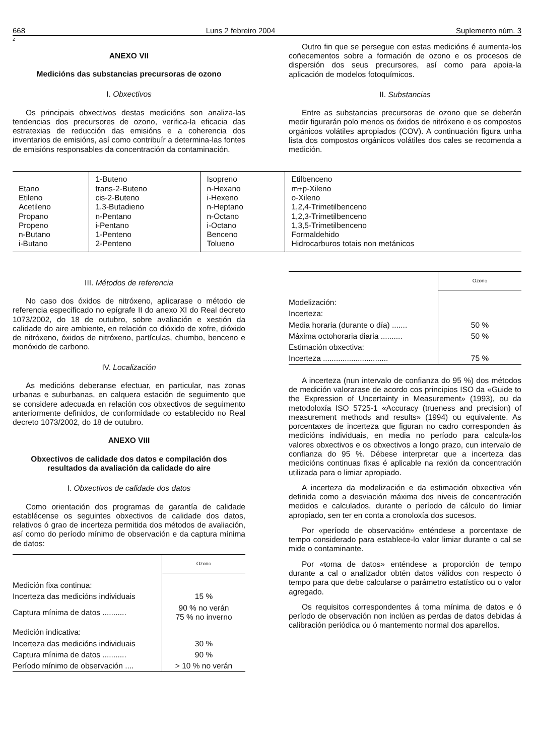668 Luns 2 febreiro 2004 Suplemento núm. 3
z
ANEXO VII
Medicións das substancias precursoras de ozono
I. Obxectivos
Os principais obxectivos destas medicións son analiza-las tendencias dos precursores de ozono, verifica-la eficacia das estratexias de reducción das emisións e a coherencia dos inventarios de emisións, así como contribuír a determina-las fontes de emisións responsables da concentración da contaminación.
Outro fin que se persegue con estas medicións é aumenta-los coñecementos sobre a formación de ozono e os procesos de dispersión dos seus precursores, así como para apoia-la aplicación de modelos fotoquímicos.
II. Substancias
Entre as substancias precursoras de ozono que se deberán medir figurarán polo menos os óxidos de nitróxeno e os compostos orgánicos volátiles apropiados (COV). A continuación figura unha lista dos compostos orgánicos volátiles dos cales se recomenda a medición.
| Etano Etileno Acetileno Propano Propeno n-Butano i-Butano | 1-Buteno trans-2-Buteno cis-2-Buteno 1.3-Butadieno n-Pentano i-Pentano 1-Penteno 2-Penteno | Isopreno n-Hexano i-Hexeno n-Heptano n-Octano i-Octano Benceno Tolueno | Etilbenceno m+p-Xileno o-Xileno 1,2,4-Trimetilbenceno 1,2,3-Trimetilbenceno 1,3,5-Trimetilbenceno Formaldehido Hidrocarburos totais non metánicos |
III. Métodos de referencia
No caso dos óxidos de nitróxeno, aplicarase o método de referencia especificado no epígrafe II do anexo XI do Real decreto 1073/2002, do 18 de outubro, sobre avaliación e xestión da calidade do aire ambiente, en relación co dióxido de xofre, dióxido de nitróxeno, óxidos de nitróxeno, partículas, chumbo, benceno e monóxido de carbono.
IV. Localización
As medicións deberanse efectuar, en particular, nas zonas urbanas e suburbanas, en calquera estación de seguimento que se considere adecuada en relación cos obxectivos de seguimento anteriormente definidos, de conformidade co establecido no Real decreto 1073/2002, do 18 de outubro.
ANEXO VIII
Obxectivos de calidade dos datos e compilación dos resultados da avaliación da calidade do aire
I. Obxectivos de calidade dos datos
Como orientación dos programas de garantía de calidade establécense os seguintes obxectivos de calidade dos datos, relativos ó grao de incerteza permitida dos métodos de avaliación, así como do período mínimo de observación e da captura mínima de datos:
| | Ozono |
| --- | --- |
| Medición fixa continua: | |
| Incerteza das medicións individuais | 15 % |
| Captura mínima de datos ........... | 90 % no verán 75 % no inverno |
| Medición indicativa: | |
| Incerteza das medicións individuais | 30 % |
| Captura mínima de datos ........... | 90 % |
| Período mínimo de observación .... | > 10 % no verán |
| | Ozono |
| --- | --- |
| Modelización: | |
| Incerteza: | |
| Media horaria (durante o día) ....... | 50 % |
| Máxima octohoraria diaria .......... | 50 % |
| Estimación obxectiva: | |
| Incerteza .............................. | 75 % |
A incerteza (nun intervalo de confianza do 95 %) dos métodos de medición valorarase de acordo cos principios ISO da «Guide to the Expression of Uncertainty in Measurement» (1993), ou da metodoloxía ISO 5725-1 «Accuracy (trueness and precision) of measurement methods and results» (1994) ou equivalente. As porcentaxes de incerteza que figuran no cadro corresponden ás medicións individuais, en media no período para calcula-los valores obxectivos e os obxectivos a longo prazo, cun intervalo de confianza do 95 %. Débese interpretar que a incerteza das medicións continuas fixas é aplicable na rexión da concentración utilizada para o limiar apropiado.
A incerteza da modelización e da estimación obxectiva vén definida como a desviación máxima dos niveis de concentración medidos e calculados, durante o período de cálculo do limiar apropiado, sen ter en conta a cronoloxía dos sucesos.
Por «período de observación» enténdese a porcentaxe de tempo considerado para establece-lo valor limiar durante o cal se mide o contaminante.
Por «toma de datos» enténdese a proporción de tempo durante a cal o analizador obtén datos válidos con respecto ó tempo para que debe calcularse o parámetro estatístico ou o valor agregado.
Os requisitos correspondentes á toma mínima de datos e ó período de observación non inclúen as perdas de datos debidas á calibración periódica ou ó mantemento normal dos aparellos.